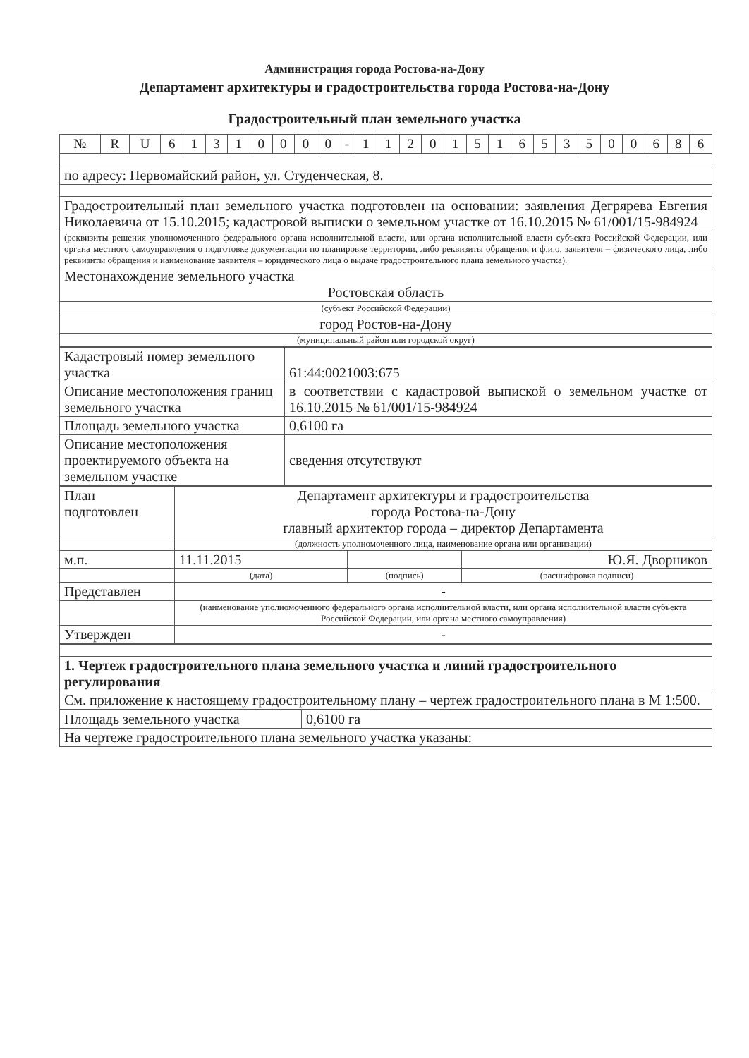Администрация города Ростова-на-Дону
Департамент архитектуры и градостроительства города Ростова-на-Дону
Градостроительный план земельного участка
| № | R | U | 6 | 1 | 3 | 1 | 0 | 0 | 0 | 0 | - | 1 | 1 | 2 | 0 | 1 | 5 | 1 | 6 | 5 | 3 | 5 | 0 | 0 | 6 | 8 | 6 |
| по адресу: Первомайский район, ул. Студенческая, 8. |
| Градостроительный план земельного участка подготовлен на основании: заявления Дегрярева Евгения Николаевича от 15.10.2015; кадастровой выписки о земельном участке от 16.10.2015 № 61/001/15-984924 |
| (реквизиты решения уполномоченного федерального органа исполнительной власти, или органа исполнительной власти субъекта Российской Федерации, или органа местного самоуправления о подготовке документации по планировке территории, либо реквизиты обращения и ф.и.о. заявителя – физического лица, либо реквизиты обращения и наименование заявителя – юридического лица о выдаче градостроительного плана земельного участка). |
| Местонахождение земельного участка Ростовская область |
| (субъект Российской Федерации) |
| город Ростов-на-Дону |
| (муниципальный район или городской округ) |
| Кадастровый номер земельного участка | 61:44:0021003:675 |
| Описание местоположения границ земельного участка | в соответствии с кадастровой выпиской о земельном участке от 16.10.2015 № 61/001/15-984924 |
| Площадь земельного участка | 0,6100 га |
| Описание местоположения проектируемого объекта на земельном участке | сведения отсутствуют |
| План подготовлен | Департамент архитектуры и градостроительства города Ростова-на-Дону главный архитектор города – директор Департамента | | |
| | (должность уполномоченного лица, наименование органа или организации) | | |
| м.п. | 11.11.2015 | | Ю.Я. Дворников |
| | (дата) | (подпись) | (расшифровка подписи) |
| Представлен | - | | |
| | (наименование уполномоченного федерального органа исполнительной власти, или органа исполнительной власти субъекта Российской Федерации, или органа местного самоуправления) | | |
| Утвержден | - | | |
| 1. Чертеж градостроительного плана земельного участка и линий градостроительного регулирования |
| См. приложение к настоящему градостроительному плану – чертеж градостроительного плана в М 1:500. |
| Площадь земельного участка | 0,6100 га |
| На чертеже градостроительного плана земельного участка указаны: | |